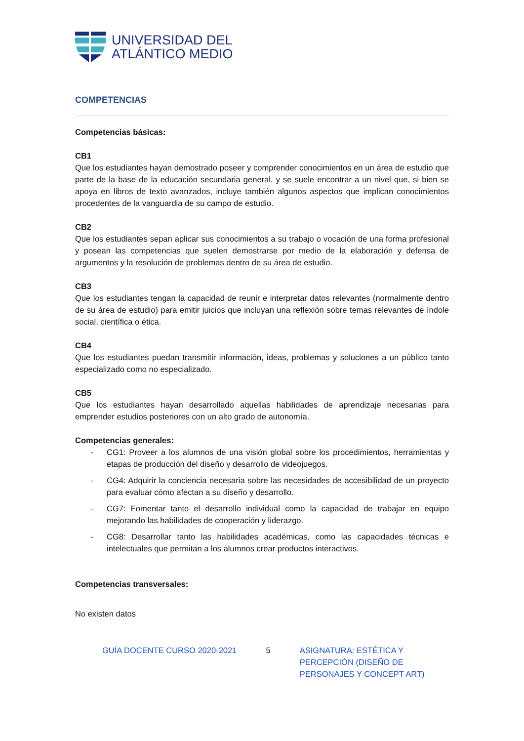UNIVERSIDAD DEL
ATLÁNTICO MEDIO
COMPETENCIAS
Competencias básicas:
CB1
Que los estudiantes hayan demostrado poseer y comprender conocimientos en un área de estudio que parte de la base de la educación secundaria general, y se suele encontrar a un nivel que, si bien se apoya en libros de texto avanzados, incluye también algunos aspectos que implican conocimientos procedentes de la vanguardia de su campo de estudio.
CB2
Que los estudiantes sepan aplicar sus conocimientos a su trabajo o vocación de una forma profesional y posean las competencias que suelen demostrarse por medio de la elaboración y defensa de argumentos y la resolución de problemas dentro de su área de estudio.
CB3
Que los estudiantes tengan la capacidad de reunir e interpretar datos relevantes (normalmente dentro de su área de estudio) para emitir juicios que incluyan una reflexión sobre temas relevantes de índole social, científica o ética.
CB4
Que los estudiantes puedan transmitir información, ideas, problemas y soluciones a un público tanto especializado como no especializado.
CB5
Que los estudiantes hayan desarrollado aquellas habilidades de aprendizaje necesarias para emprender estudios posteriores con un alto grado de autonomía.
Competencias generales:
- CG1: Proveer a los alumnos de una visión global sobre los procedimientos, herramientas y etapas de producción del diseño y desarrollo de videojuegos.
- CG4: Adquirir la conciencia necesaria sobre las necesidades de accesibilidad de un proyecto para evaluar cómo afectan a su diseño y desarrollo.
- CG7: Fomentar tanto el desarrollo individual como la capacidad de trabajar en equipo mejorando las habilidades de cooperación y liderazgo.
- CG8: Desarrollar tanto las habilidades académicas, como las capacidades técnicas e intelectuales que permitan a los alumnos crear productos interactivos.
Competencias transversales:
No existen datos
GUÍA DOCENTE CURSO 2020-2021 5 ASIGNATURA: ESTÉTICA Y PERCEPCIÓN (DISEÑO DE PERSONAJES Y CONCEPT ART)